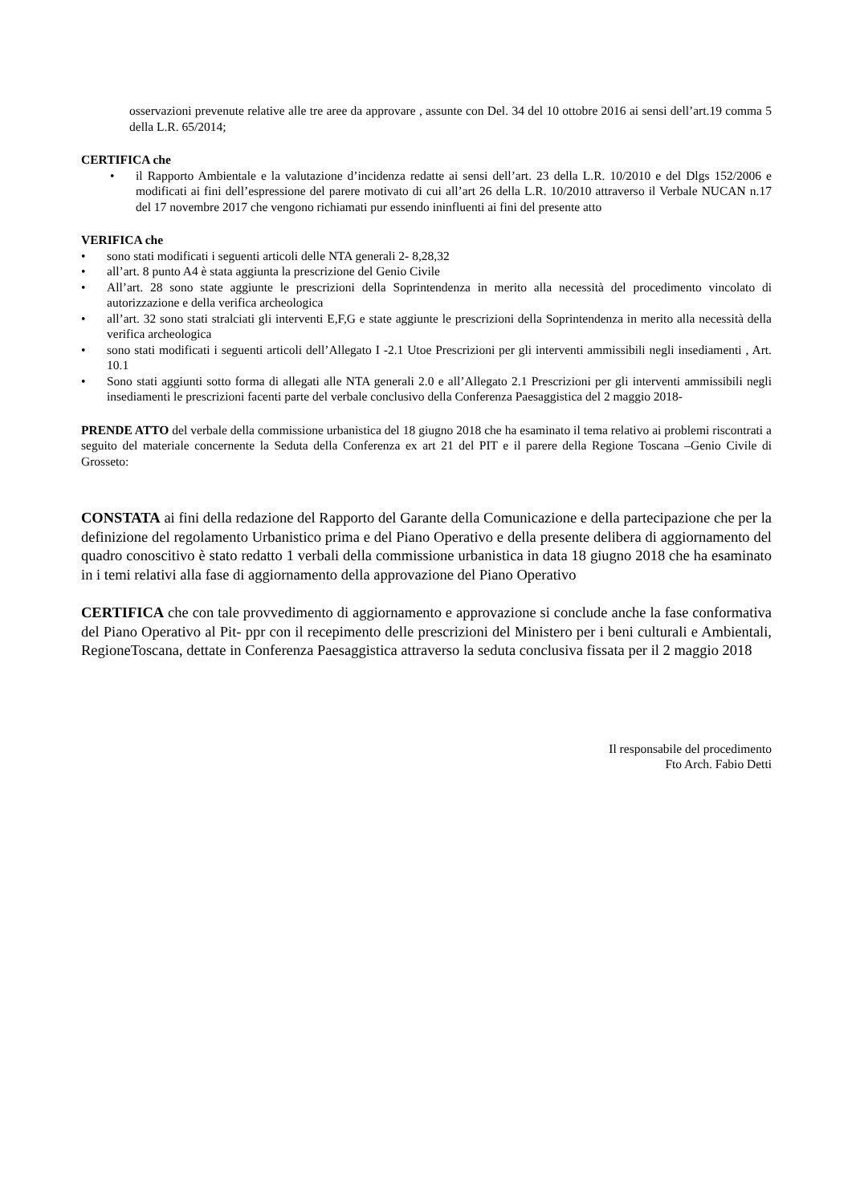osservazioni prevenute relative alle tre aree da approvare , assunte con Del. 34 del 10 ottobre 2016 ai sensi dell’art.19 comma 5 della L.R. 65/2014;
CERTIFICA che
• il Rapporto Ambientale e la valutazione d’incidenza redatte ai sensi dell’art. 23 della L.R. 10/2010 e del Dlgs 152/2006 e modificati ai fini dell’espressione del parere motivato di cui all’art 26 della L.R. 10/2010 attraverso il Verbale NUCAN n.17 del 17 novembre 2017 che vengono richiamati pur essendo ininfluenti ai fini del presente atto
VERIFICA che
• sono stati modificati i seguenti articoli delle NTA generali 2- 8,28,32
• all’art. 8 punto A4 è stata aggiunta la prescrizione del Genio Civile
• All’art. 28 sono state aggiunte le prescrizioni della Soprintendenza in merito alla necessità del procedimento vincolato di autorizzazione e della verifica archeologica
• all’art. 32 sono stati stralciati gli interventi E,F,G e state aggiunte le prescrizioni della Soprintendenza in merito alla necessità della verifica archeologica
• sono stati modificati i seguenti articoli dell’Allegato I -2.1 Utoe Prescrizioni per gli interventi ammissibili negli insediamenti , Art. 10.1
• Sono stati aggiunti sotto forma di allegati alle NTA generali 2.0 e all’Allegato 2.1 Prescrizioni per gli interventi ammissibili negli insediamenti le prescrizioni facenti parte del verbale conclusivo della Conferenza Paesaggistica del 2 maggio 2018-
PRENDE ATTO del verbale della commissione urbanistica del 18 giugno 2018 che ha esaminato il tema relativo ai problemi riscontrati a seguito del materiale concernente la Seduta della Conferenza ex art 21 del PIT e il parere della Regione Toscana –Genio Civile di Grosseto:
CONSTATA ai fini della redazione del Rapporto del Garante della Comunicazione e della partecipazione che per la definizione del regolamento Urbanistico prima e del Piano Operativo e della presente delibera di aggiornamento del quadro conoscitivo è stato redatto 1 verbali della commissione urbanistica in data 18 giugno 2018 che ha esaminato in i temi relativi alla fase di aggiornamento della approvazione del Piano Operativo
CERTIFICA che con tale provvedimento di aggiornamento e approvazione si conclude anche la fase conformativa del Piano Operativo al Pit- ppr con il recepimento delle prescrizioni del Ministero per i beni culturali e Ambientali, RegioneToscana, dettate in Conferenza Paesaggistica attraverso la seduta conclusiva fissata per il 2 maggio 2018
Il responsabile del procedimento
Fto Arch. Fabio Detti